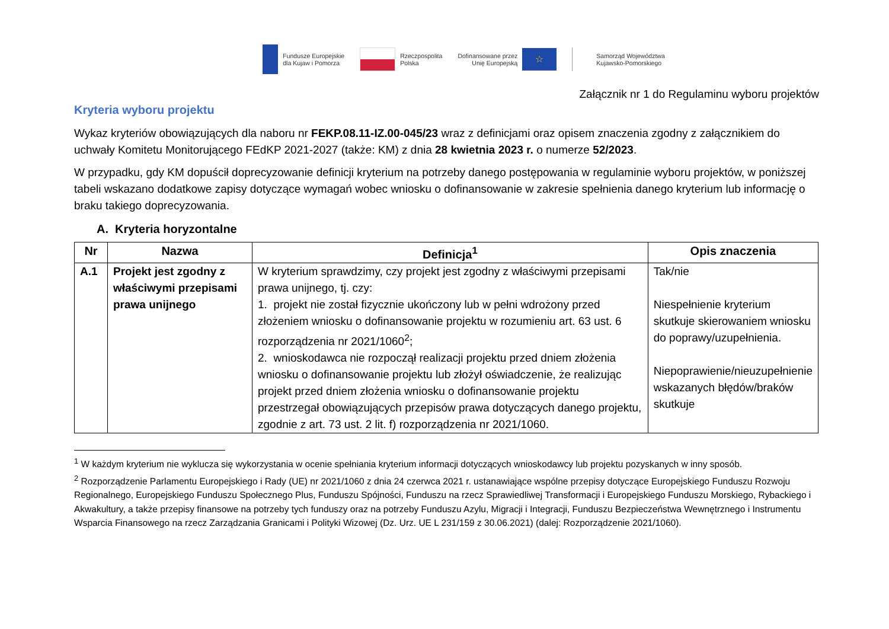Fundusze Europejskie
dla Kujaw i Pomorza
Rzeczpospolita
Polska
Dofinansowane przez
Unię Europejską ☆
Samorząd Województwa
Kujawsko-Pomorskiego
Załącznik nr 1 do Regulaminu wyboru projektów
Kryteria wyboru projektu
Wykaz kryteriów obowiązujących dla naboru nr FEKP.08.11-IZ.00-045/23 wraz z definicjami oraz opisem znaczenia zgodny z załącznikiem do uchwały Komitetu Monitorującego FEdKP 2021-2027 (także: KM) z dnia 28 kwietnia 2023 r. o numerze 52/2023.
W przypadku, gdy KM dopuścił doprecyzowanie definicji kryterium na potrzeby danego postępowania w regulaminie wyboru projektów, w poniższej tabeli wskazano dodatkowe zapisy dotyczące wymagań wobec wniosku o dofinansowanie w zakresie spełnienia danego kryterium lub informację o braku takiego doprecyzowania.
A. Kryteria horyzontalne
| Nr | Nazwa | Definicja<sup>1</sup> | Opis znaczenia |
| --- | --- | --- | --- |
| A.1 | Projekt jest zgodny z właściwymi przepisami prawa unijnego | W kryterium sprawdzimy, czy projekt jest zgodny z właściwymi przepisami prawa unijnego, tj. czy: 1. projekt nie został fizycznie ukończony lub w pełni wdrożony przed złożeniem wniosku o dofinansowanie projektu w rozumieniu art. 63 ust. 6 rozporządzenia nr 2021/1060<sup>2</sup>; 2. wnioskodawca nie rozpoczął realizacji projektu przed dniem złożenia wniosku o dofinansowanie projektu lub złożył oświadczenie, że realizując projekt przed dniem złożenia wniosku o dofinansowanie projektu przestrzegał obowiązujących przepisów prawa dotyczących danego projektu, zgodnie z art. 73 ust. 2 lit. f) rozporządzenia nr 2021/1060. | Tak/nie Niespełnienie kryterium skutkuje skierowaniem wniosku do poprawy/uzupełnienia. Niepoprawienie/nieuzupełnienie wskazanych błędów/braków skutkuje |
<sup>1</sup> W każdym kryterium nie wyklucza się wykorzystania w ocenie spełniania kryterium informacji dotyczących wnioskodawcy lub projektu pozyskanych w inny sposób.
<sup>2</sup> Rozporządzenie Parlamentu Europejskiego i Rady (UE) nr 2021/1060 z dnia 24 czerwca 2021 r. ustanawiające wspólne przepisy dotyczące Europejskiego Funduszu Rozwoju Regionalnego, Europejskiego Funduszu Społecznego Plus, Funduszu Spójności, Funduszu na rzecz Sprawiedliwej Transformacji i Europejskiego Funduszu Morskiego, Rybackiego i Akwakultury, a także przepisy finansowe na potrzeby tych funduszy oraz na potrzeby Funduszu Azylu, Migracji i Integracji, Funduszu Bezpieczeństwa Wewnętrznego i Instrumentu Wsparcia Finansowego na rzecz Zarządzania Granicami i Polityki Wizowej (Dz. Urz. UE L 231/159 z 30.06.2021) (dalej: Rozporządzenie 2021/1060).